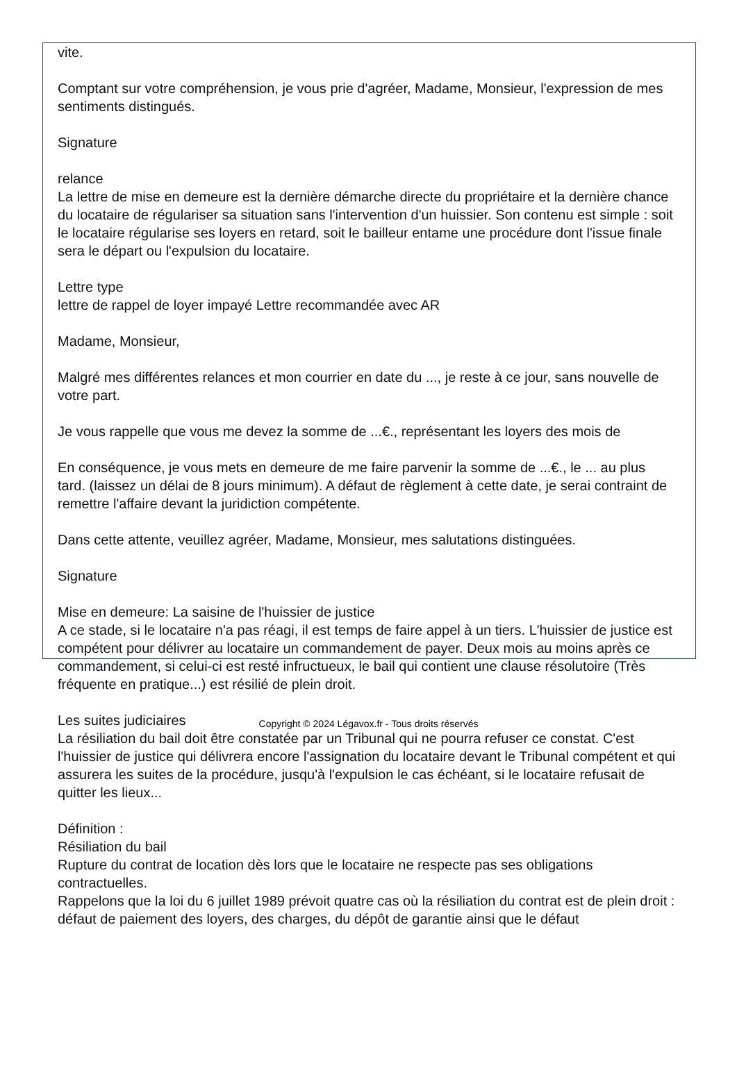vite.
Comptant sur votre compréhension, je vous prie d'agréer, Madame, Monsieur, l'expression de mes sentiments distingués.
Signature
relance
La lettre de mise en demeure est la dernière démarche directe du propriétaire et la dernière chance du locataire de régulariser sa situation sans l'intervention d'un huissier. Son contenu est simple : soit le locataire régularise ses loyers en retard, soit le bailleur entame une procédure dont l'issue finale sera le départ ou l'expulsion du locataire.
Lettre type
lettre de rappel de loyer impayé Lettre recommandée avec AR
Madame, Monsieur,
Malgré mes différentes relances et mon courrier en date du ..., je reste à ce jour, sans nouvelle de votre part.
Je vous rappelle que vous me devez la somme de ...€., représentant les loyers des mois de
En conséquence, je vous mets en demeure de me faire parvenir la somme de ...€., le ... au plus tard. (laissez un délai de 8 jours minimum). A défaut de règlement à cette date, je serai contraint de remettre l'affaire devant la juridiction compétente.
Dans cette attente, veuillez agréer, Madame, Monsieur, mes salutations distinguées.
Signature
Mise en demeure: La saisine de l'huissier de justice
A ce stade, si le locataire n'a pas réagi, il est temps de faire appel à un tiers. L'huissier de justice est compétent pour délivrer au locataire un commandement de payer. Deux mois au moins après ce commandement, si celui-ci est resté infructueux, le bail qui contient une clause résolutoire (Très fréquente en pratique...) est résilié de plein droit.
Les suites judiciaires
La résiliation du bail doit être constatée par un Tribunal qui ne pourra refuser ce constat. C'est l'huissier de justice qui délivrera encore l'assignation du locataire devant le Tribunal compétent et qui assurera les suites de la procédure, jusqu'à l'expulsion le cas échéant, si le locataire refusait de quitter les lieux...
Définition :
Résiliation du bail
Rupture du contrat de location dès lors que le locataire ne respecte pas ses obligations contractuelles.
Rappelons que la loi du 6 juillet 1989 prévoit quatre cas où la résiliation du contrat est de plein droit : défaut de paiement des loyers, des charges, du dépôt de garantie ainsi que le défaut
Copyright © 2024 Légavox.fr - Tous droits réservés